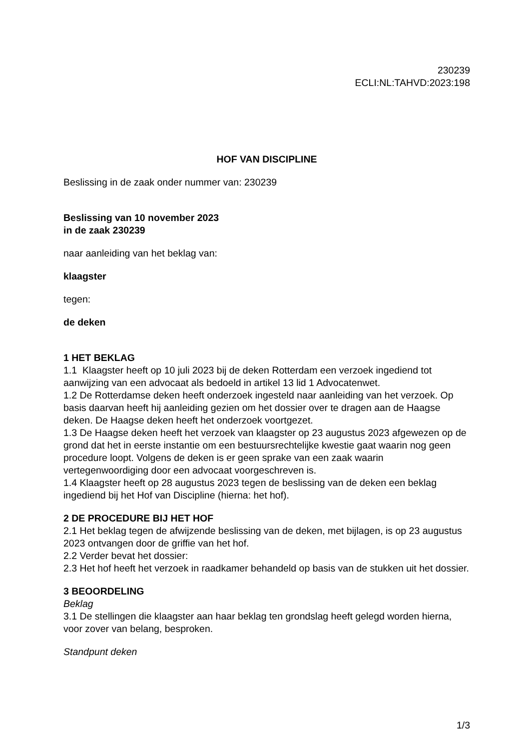230239
ECLI:NL:TAHVD:2023:198
HOF VAN DISCIPLINE
Beslissing in de zaak onder nummer van: 230239
Beslissing van 10 november 2023
in de zaak 230239
naar aanleiding van het beklag van:
klaagster
tegen:
de deken
1 HET BEKLAG
1.1 Klaagster heeft op 10 juli 2023 bij de deken Rotterdam een verzoek ingediend tot aanwijzing van een advocaat als bedoeld in artikel 13 lid 1 Advocatenwet.
1.2 De Rotterdamse deken heeft onderzoek ingesteld naar aanleiding van het verzoek. Op basis daarvan heeft hij aanleiding gezien om het dossier over te dragen aan de Haagse deken. De Haagse deken heeft het onderzoek voortgezet.
1.3 De Haagse deken heeft het verzoek van klaagster op 23 augustus 2023 afgewezen op de grond dat het in eerste instantie om een bestuursrechtelijke kwestie gaat waarin nog geen procedure loopt. Volgens de deken is er geen sprake van een zaak waarin vertegenwoordiging door een advocaat voorgeschreven is.
1.4 Klaagster heeft op 28 augustus 2023 tegen de beslissing van de deken een beklag ingediend bij het Hof van Discipline (hierna: het hof).
2 DE PROCEDURE BIJ HET HOF
2.1 Het beklag tegen de afwijzende beslissing van de deken, met bijlagen, is op 23 augustus 2023 ontvangen door de griffie van het hof.
2.2 Verder bevat het dossier:
2.3 Het hof heeft het verzoek in raadkamer behandeld op basis van de stukken uit het dossier.
3 BEOORDELING
Beklag
3.1 De stellingen die klaagster aan haar beklag ten grondslag heeft gelegd worden hierna, voor zover van belang, besproken.
Standpunt deken
1/3